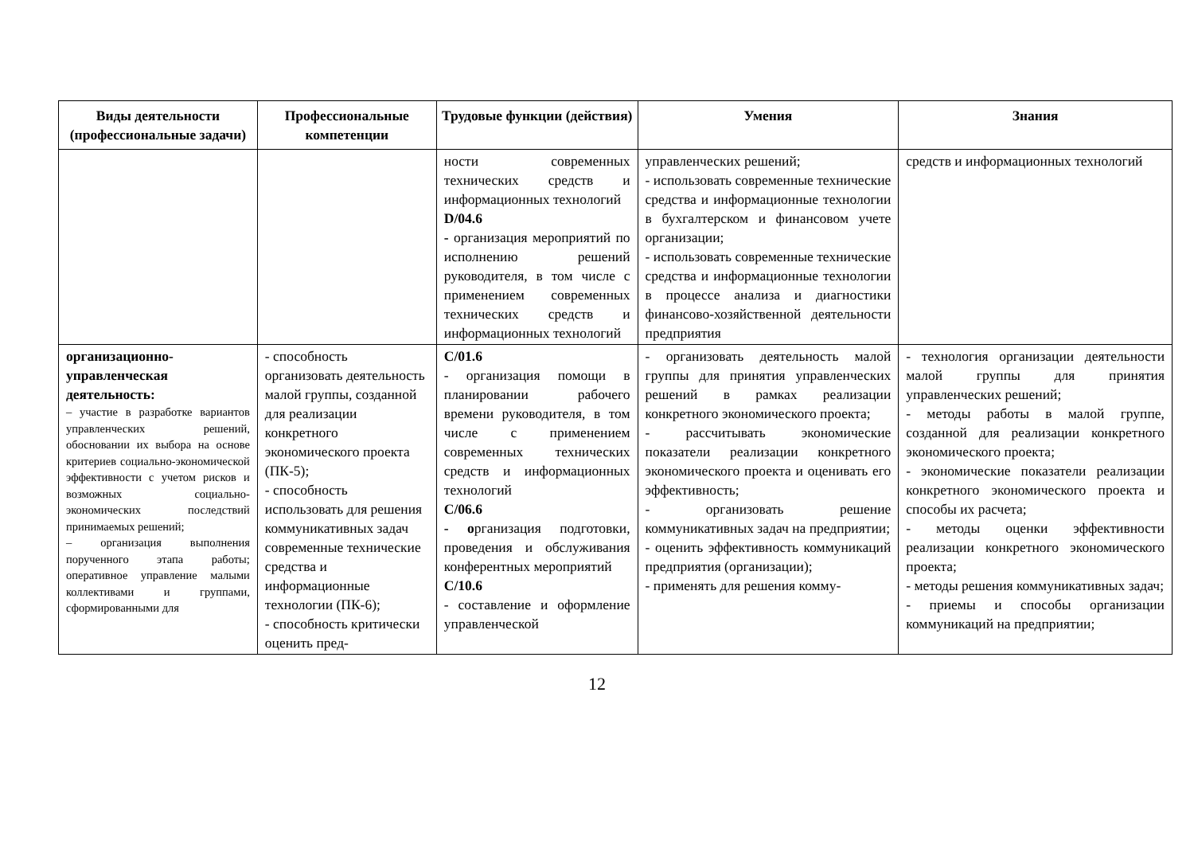| Виды деятельности (профессиональные задачи) | Профессиональные компетенции | Трудовые функции (действия) | Умения | Знания |
| --- | --- | --- | --- | --- |
| | | ности современных технических средств и информационных технологий D/04.6 - организация мероприятий по исполнению решений руководителя, в том числе с применением современных технических средств и информационных технологий | управленческих решений; - использовать современные технические средства и информационные технологии в бухгалтерском и финансовом учете организации; - использовать современные технические средства и информационные технологии в процессе анализа и диагностики финансово-хозяйственной деятельности предприятия | средств и информационных технологий |
| организационно-управленческая деятельность: – участие в разработке вариантов управленческих решений, обосновании их выбора на основе критериев социально-экономической эффективности с учетом рисков и возможных социально-экономических последствий принимаемых решений; – организация выполнения порученного этапа работы; оперативное управление малыми коллективами и группами, сформированными для | - способность организовать деятельность малой группы, созданной для реализации конкретного экономического проекта (ПК-5); - способность использовать для решения коммуникативных задач современные технические средства и информационные технологии (ПК-6); - способность критически оценить пред- | С/01.6 - организация помощи в планировании рабочего времени руководителя, в том числе с применением современных технических средств и информационных технологий С/06.6 - о рганизация подготовки, проведения и обслуживания конферентных мероприятий С/10.6 - составление и оформление управленческой | - организовать деятельность малой группы для принятия управленческих решений в рамках реализации конкретного экономического проекта; - рассчитывать экономические показатели реализации конкретного экономического проекта и оценивать его эффективность; - организовать решение коммуникативных задач на предприятии; - оценить эффективность коммуникаций предприятия (организации); - применять для решения комму- | - технология организации деятельности малой группы для принятия управленческих решений; - методы работы в малой группе, созданной для реализации конкретного экономического проекта; - экономические показатели реализации конкретного экономического проекта и способы их расчета; - методы оценки эффективности реализации конкретного экономического проекта; - методы решения коммуникативных задач; - приемы и способы организации коммуникаций на предприятии; |
12